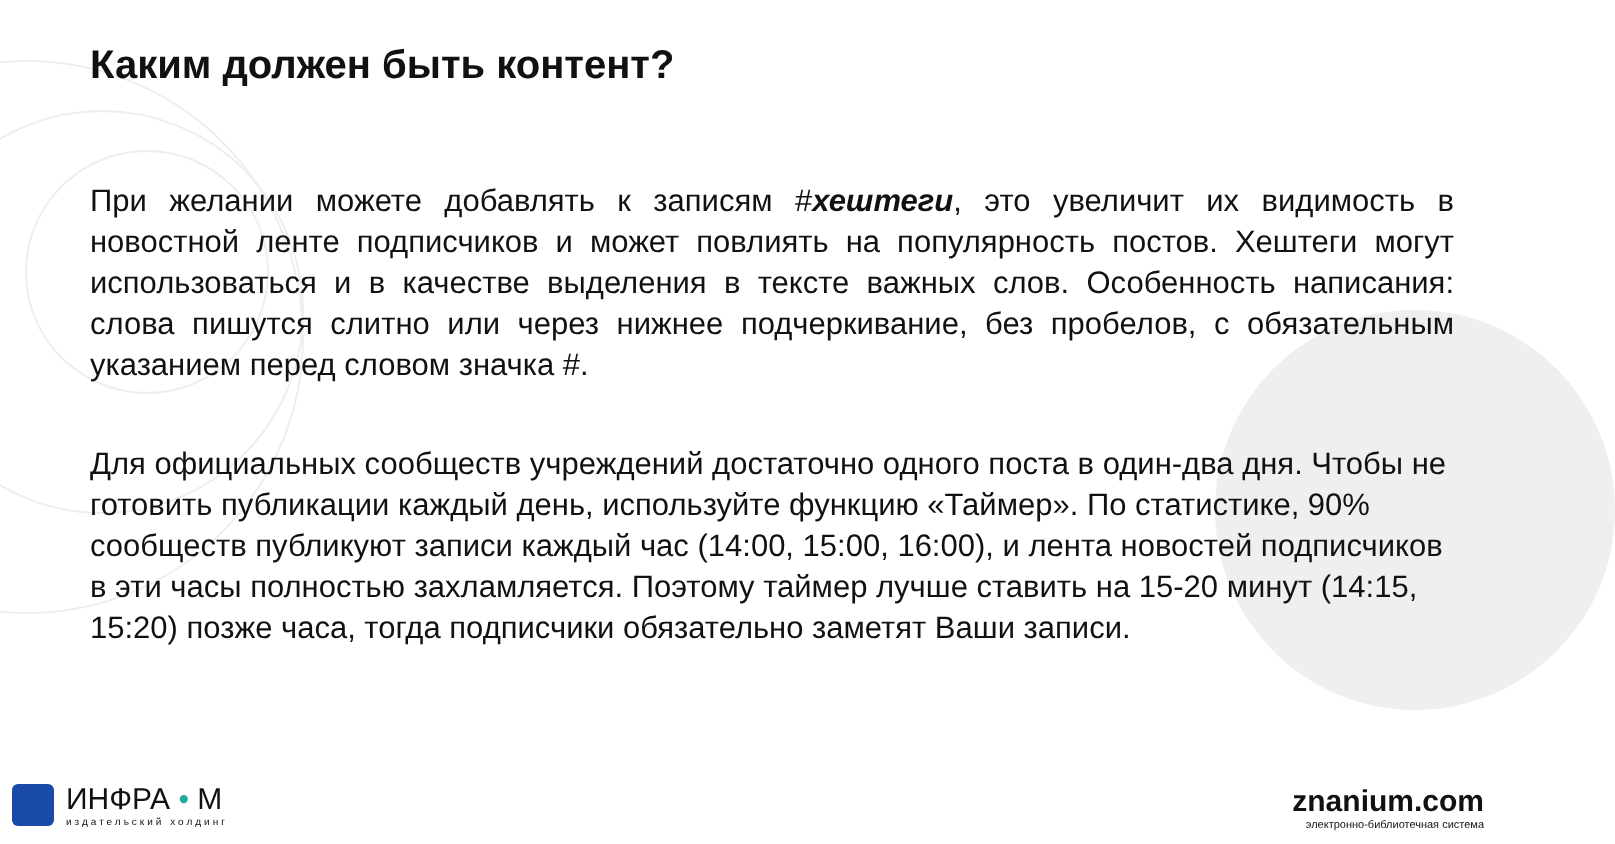Каким должен быть контент?
При желании можете добавлять к записям #хештеги, это увеличит их видимость в новостной ленте подписчиков и может повлиять на популярность постов. Хештеги могут использоваться и в качестве выделения в тексте важных слов. Особенность написания: слова пишутся слитно или через нижнее подчеркивание, без пробелов, с обязательным указанием перед словом значка #.
Для официальных сообществ учреждений достаточно одного поста в один-два дня. Чтобы не готовить публикации каждый день, используйте функцию «Таймер». По статистике, 90% сообществ публикуют записи каждый час (14:00, 15:00, 16:00), и лента новостей подписчиков в эти часы полностью захламляется. Поэтому таймер лучше ставить на 15-20 минут (14:15, 15:20) позже часа, тогда подписчики обязательно заметят Ваши записи.
ИНФРА • М
издательский холдинг
znanium.com
электронно-библиотечная система